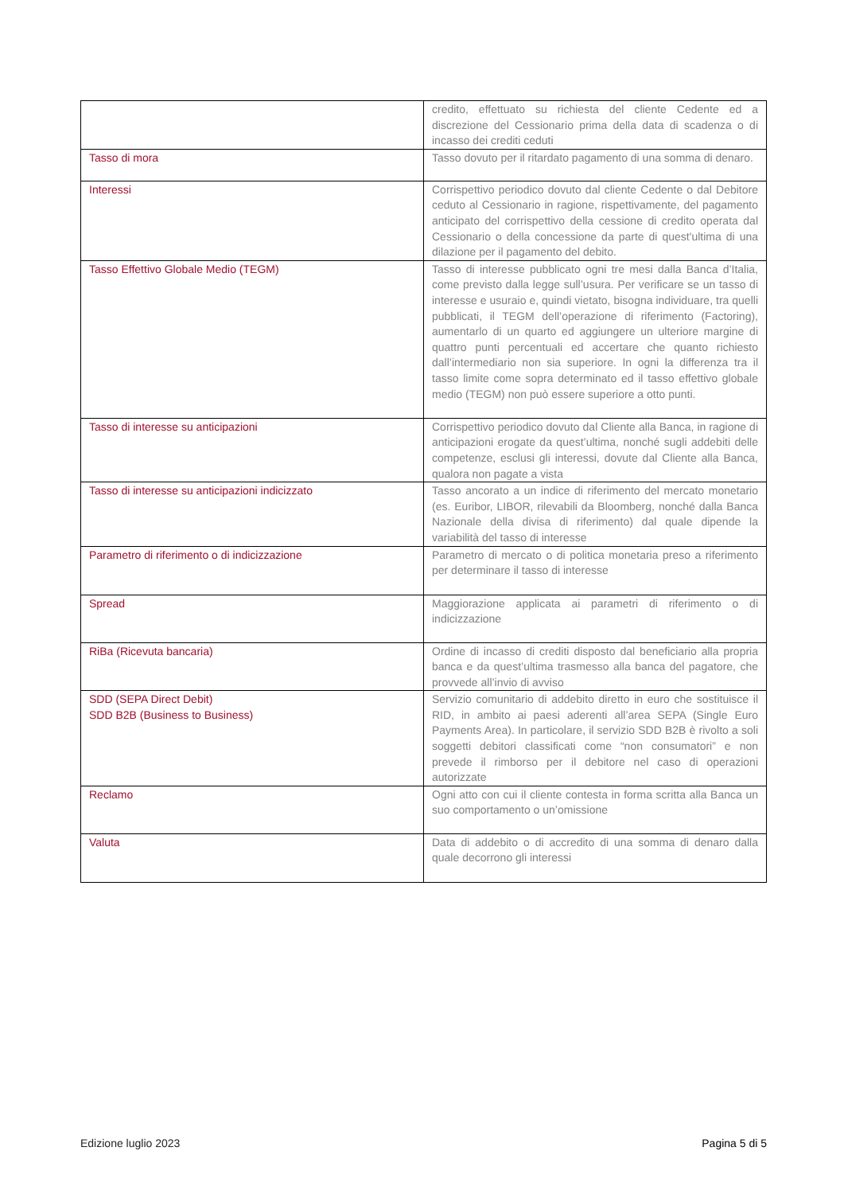| | credito, effettuato su richiesta del cliente Cedente ed a discrezione del Cessionario prima della data di scadenza o di incasso dei crediti ceduti |
| Tasso di mora | Tasso dovuto per il ritardato pagamento di una somma di denaro. |
| Interessi | Corrispettivo periodico dovuto dal cliente Cedente o dal Debitore ceduto al Cessionario in ragione, rispettivamente, del pagamento anticipato del corrispettivo della cessione di credito operata dal Cessionario o della concessione da parte di quest'ultima di una dilazione per il pagamento del debito. |
| Tasso Effettivo Globale Medio (TEGM) | Tasso di interesse pubblicato ogni tre mesi dalla Banca d’Italia, come previsto dalla legge sull’usura. Per verificare se un tasso di interesse e usuraio e, quindi vietato, bisogna individuare, tra quelli pubblicati, il TEGM dell’operazione di riferimento (Factoring), aumentarlo di un quarto ed aggiungere un ulteriore margine di quattro punti percentuali ed accertare che quanto richiesto dall’intermediario non sia superiore. In ogni la differenza tra il tasso limite come sopra determinato ed il tasso effettivo globale medio (TEGM) non può essere superiore a otto punti. |
| Tasso di interesse su anticipazioni | Corrispettivo periodico dovuto dal Cliente alla Banca, in ragione di anticipazioni erogate da quest’ultima, nonché sugli addebiti delle competenze, esclusi gli interessi, dovute dal Cliente alla Banca, qualora non pagate a vista |
| Tasso di interesse su anticipazioni indicizzato | Tasso ancorato a un indice di riferimento del mercato monetario (es. Euribor, LIBOR, rilevabili da Bloomberg, nonché dalla Banca Nazionale della divisa di riferimento) dal quale dipende la variabilità del tasso di interesse |
| Parametro di riferimento o di indicizzazione | Parametro di mercato o di politica monetaria preso a riferimento per determinare il tasso di interesse |
| Spread | Maggiorazione applicata ai parametri di riferimento o di indicizzazione |
| RiBa (Ricevuta bancaria) | Ordine di incasso di crediti disposto dal beneficiario alla propria banca e da quest’ultima trasmesso alla banca del pagatore, che provvede all’invio di avviso |
| SDD (SEPA Direct Debit) SDD B2B (Business to Business) | Servizio comunitario di addebito diretto in euro che sostituisce il RID, in ambito ai paesi aderenti all’area SEPA (Single Euro Payments Area). In particolare, il servizio SDD B2B è rivolto a soli soggetti debitori classificati come “non consumatori” e non prevede il rimborso per il debitore nel caso di operazioni autorizzate |
| Reclamo | Ogni atto con cui il cliente contesta in forma scritta alla Banca un suo comportamento o un’omissione |
| Valuta | Data di addebito o di accredito di una somma di denaro dalla quale decorrono gli interessi |
Edizione luglio 2023 Pagina 5 di 5